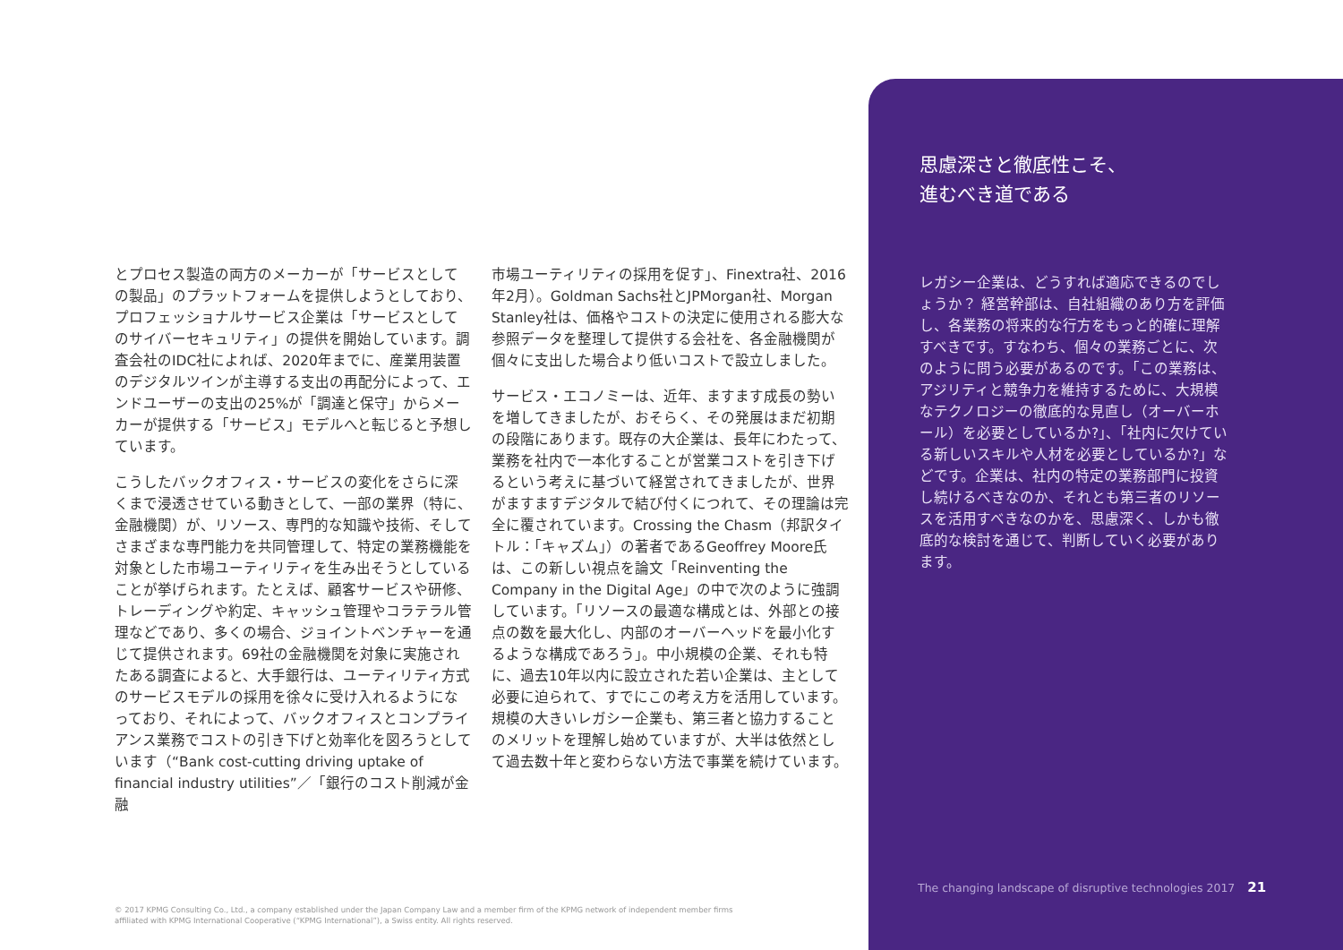とプロセス製造の両方のメーカーが「サービスとしての製品」のプラットフォームを提供しようとしており、プロフェッショナルサービス企業は「サービスとしてのサイバーセキュリティ」の提供を開始しています。調査会社のIDC社によれば、2020年までに、産業用装置のデジタルツインが主導する支出の再配分によって、エンドユーザーの支出の25%が「調達と保守」からメーカーが提供する「サービス」モデルへと転じると予想しています。
こうしたバックオフィス・サービスの変化をさらに深くまで浸透させている動きとして、一部の業界（特に、金融機関）が、リソース、専門的な知識や技術、そしてさまざまな専門能力を共同管理して、特定の業務機能を対象とした市場ユーティリティを生み出そうとしていることが挙げられます。たとえば、顧客サービスや研修、トレーディングや約定、キャッシュ管理やコラテラル管理などであり、多くの場合、ジョイントベンチャーを通じて提供されます。69社の金融機関を対象に実施されたある調査によると、大手銀行は、ユーティリティ方式のサービスモデルの採用を徐々に受け入れるようになっており、それによって、バックオフィスとコンプライアンス業務でコストの引き下げと効率化を図ろうとしています（“Bank cost-cutting driving uptake of financial industry utilities”／「銀行のコスト削減が金融
市場ユーティリティの採用を促す」、Finextra社、2016年2月）。Goldman Sachs社とJPMorgan社、Morgan Stanley社は、価格やコストの決定に使用される膨大な参照データを整理して提供する会社を、各金融機関が個々に支出した場合より低いコストで設立しました。
サービス・エコノミーは、近年、ますます成長の勢いを増してきましたが、おそらく、その発展はまだ初期の段階にあります。既存の大企業は、長年にわたって、業務を社内で一本化することが営業コストを引き下げるという考えに基づいて経営されてきましたが、世界がますますデジタルで結び付くにつれて、その理論は完全に覆されています。Crossing the Chasm（邦訳タイトル：「キャズム」）の著者であるGeoffrey Moore氏は、この新しい視点を論文「Reinventing the Company in the Digital Age」の中で次のように強調しています。「リソースの最適な構成とは、外部との接点の数を最大化し、内部のオーバーヘッドを最小化するような構成であろう」。中小規模の企業、それも特に、過去10年以内に設立された若い企業は、主として必要に迫られて、すでにこの考え方を活用しています。規模の大きいレガシー企業も、第三者と協力することのメリットを理解し始めていますが、大半は依然として過去数十年と変わらない方法で事業を続けています。
思慮深さと徹底性こそ、
進むべき道である
レガシー企業は、どうすれば適応できるのでしょうか？ 経営幹部は、自社組織のあり方を評価し、各業務の将来的な行方をもっと的確に理解すべきです。すなわち、個々の業務ごとに、次のように問う必要があるのです。「この業務は、アジリティと競争力を維持するために、大規模なテクノロジーの徹底的な見直し（オーバーホール）を必要としているか?」、「社内に欠けている新しいスキルや人材を必要としているか?」などです。企業は、社内の特定の業務部門に投資し続けるべきなのか、それとも第三者のリソースを活用すべきなのかを、思慮深く、しかも徹底的な検討を通じて、判断していく必要があります。
The changing landscape of disruptive technologies 2017 21
© 2017 KPMG Consulting Co., Ltd., a company established under the Japan Company Law and a member firm of the KPMG network of independent member firms affiliated with KPMG International Cooperative (“KPMG International”), a Swiss entity. All rights reserved.